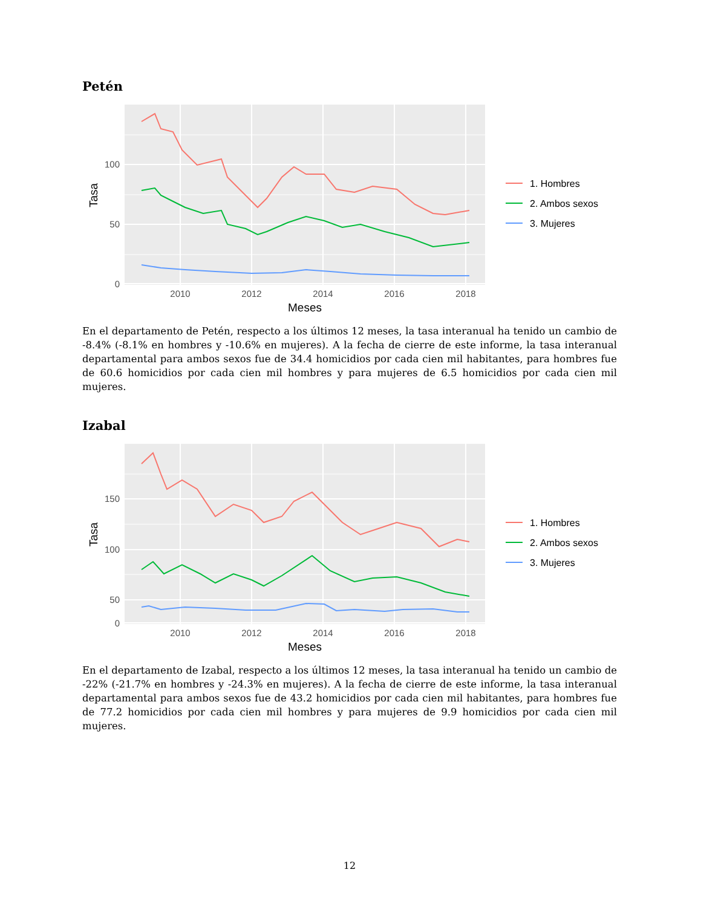Petén
100
50
0
2010
2012
2014
2016
2018
Meses
Tasa
1. Hombres
2. Ambos sexos
3. Mujeres
En el departamento de Petén, respecto a los últimos 12 meses, la tasa interanual ha tenido un cambio de -8.4% (-8.1% en hombres y -10.6% en mujeres). A la fecha de cierre de este informe, la tasa interanual departamental para ambos sexos fue de 34.4 homicidios por cada cien mil habitantes, para hombres fue de 60.6 homicidios por cada cien mil hombres y para mujeres de 6.5 homicidios por cada cien mil mujeres.
Izabal
150
100
50
0
2010
2012
2014
2016
2018
Meses
Tasa
1. Hombres
2. Ambos sexos
3. Mujeres
En el departamento de Izabal, respecto a los últimos 12 meses, la tasa interanual ha tenido un cambio de -22% (-21.7% en hombres y -24.3% en mujeres). A la fecha de cierre de este informe, la tasa interanual departamental para ambos sexos fue de 43.2 homicidios por cada cien mil habitantes, para hombres fue de 77.2 homicidios por cada cien mil hombres y para mujeres de 9.9 homicidios por cada cien mil mujeres.
12